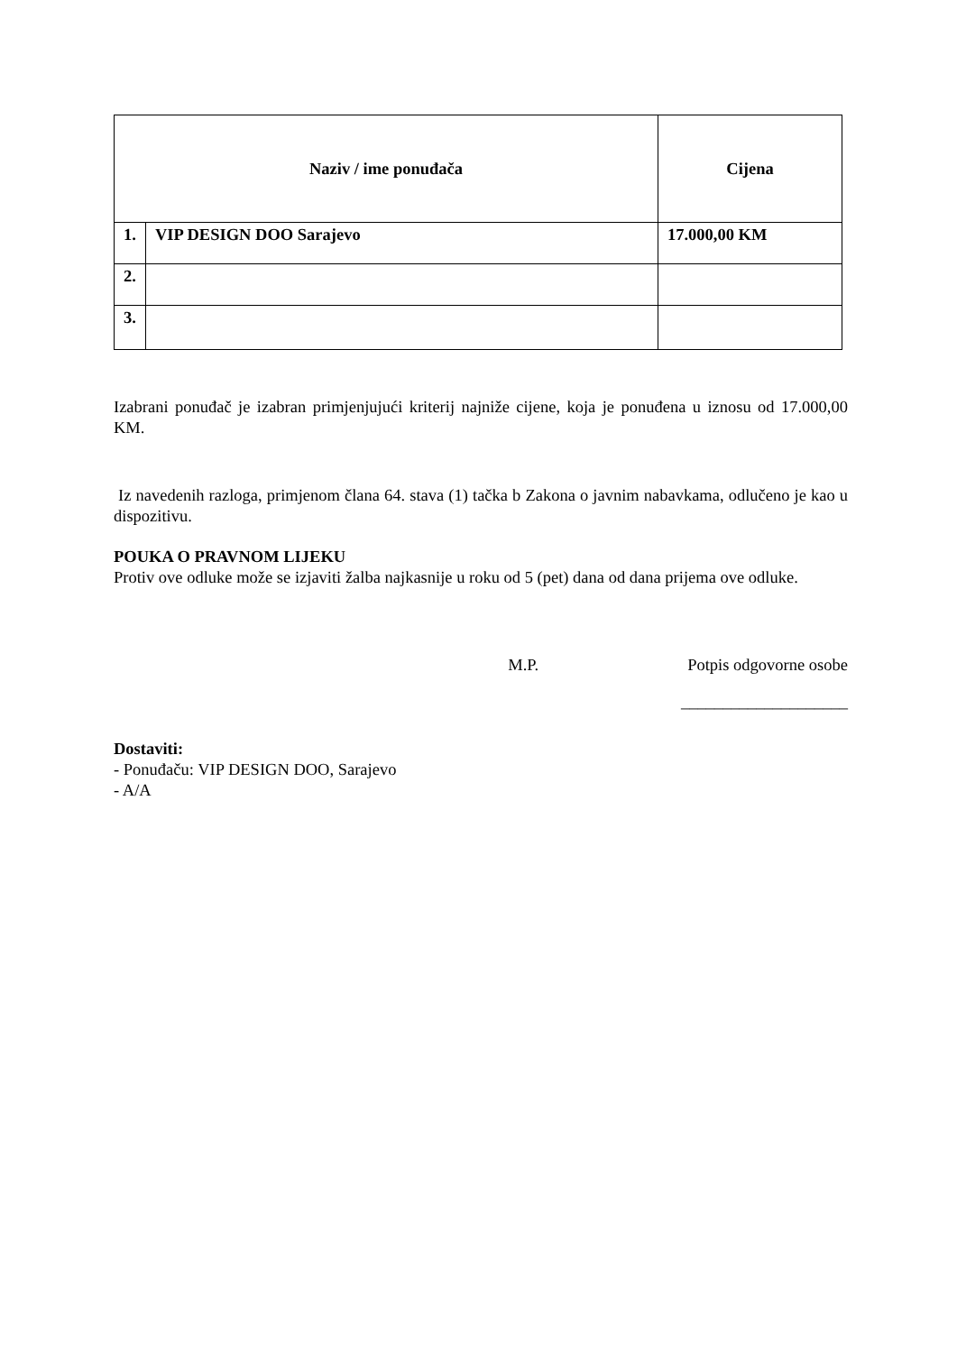| Naziv / ime ponuđača | | Cijena |
| --- | --- | --- |
| 1. | VIP DESIGN DOO Sarajevo | 17.000,00 KM |
| 2. | | |
| 3. | | |
Izabrani ponuđač je izabran primjenjujući kriterij najniže cijene, koja je ponuđena u iznosu od 17.000,00 KM.
Iz navedenih razloga, primjenom člana 64. stava (1) tačka b Zakona o javnim nabavkama, odlučeno je kao u dispozitivu.
POUKA O PRAVNOM LIJEKU
Protiv ove odluke može se izjaviti žalba najkasnije u roku od 5 (pet) dana od dana prijema ove odluke.
M.P. Potpis odgovorne osobe
____________________
Dostaviti:
- Ponuđaču: VIP DESIGN DOO, Sarajevo
- A/A